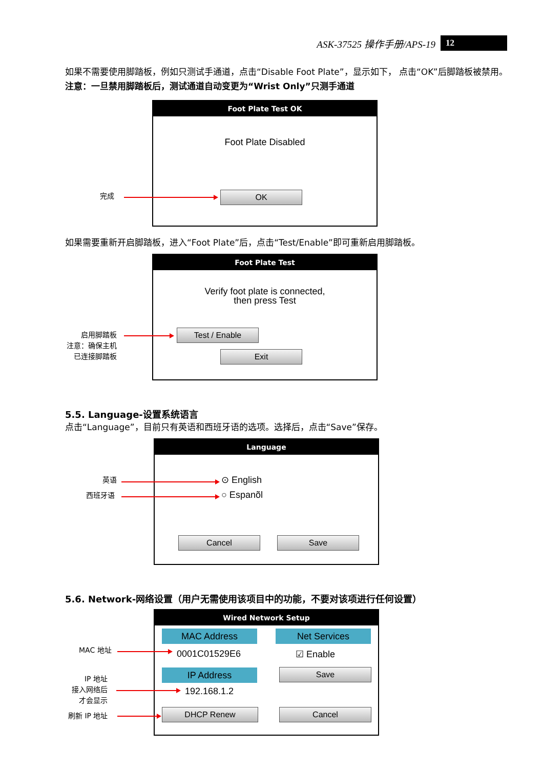ASK-37525 操作手册/APS-19 12
如果不需要使用脚踏板，例如只测试手通道，点击“Disable Foot Plate”，显示如下， 点击“OK”后脚踏板被禁用。注意：一旦禁用脚踏板后，测试通道自动变更为“Wrist Only”只测手通道
Foot Plate Test OK
Foot Plate Disabled
OK
完成
如果需要重新开启脚踏板，进入“Foot Plate”后，点击“Test/Enable”即可重新启用脚踏板。
Foot Plate Test
Verify foot plate is connected,
then press Test
Test / Enable
Exit
启用脚踏板
注意：确保主机
已连接脚踏板
5.5. Language-设置系统语言
点击“Language”，目前只有英语和西班牙语的选项。选择后，点击“Save”保存。
Language
⊙ English
○ Espanõl
Cancel Save
英语
西班牙语
5.6. Network-网络设置（用户无需使用该项目中的功能，不要对该项进行任何设置）
Wired Network Setup
MAC Address Net Services
0001C01529E6 ☑ Enable
IP Address Save
192.168.1.2
DHCP Renew Cancel
MAC 地址
IP 地址
接入网络后
才会显示
刷新 IP 地址